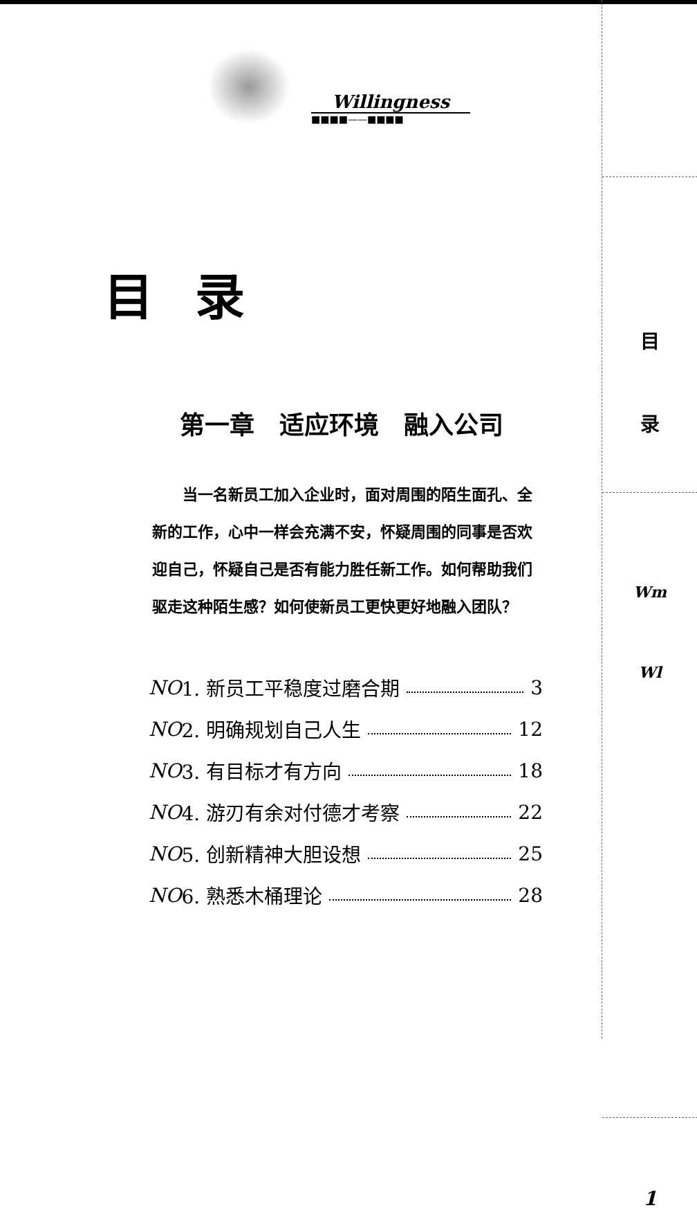Willingness
■■■■——■■■■
目录
第一章　适应环境　融入公司
　　当一名新员工加入企业时，面对周围的陌生面孔、全新的工作，心中一样会充满不安，怀疑周围的同事是否欢迎自己，怀疑自己是否有能力胜任新工作。如何帮助我们驱走这种陌生感？如何使新员工更快更好地融入团队？
NO 1. 新员工平稳度过磨合期 3
NO 2. 明确规划自己人生 12
NO 3. 有目标才有方向 18
NO 4. 游刃有余对付德才考察 22
NO 5. 创新精神大胆设想 25
NO 6. 熟悉木桶理论 28
目
录
Wm
Wl
1